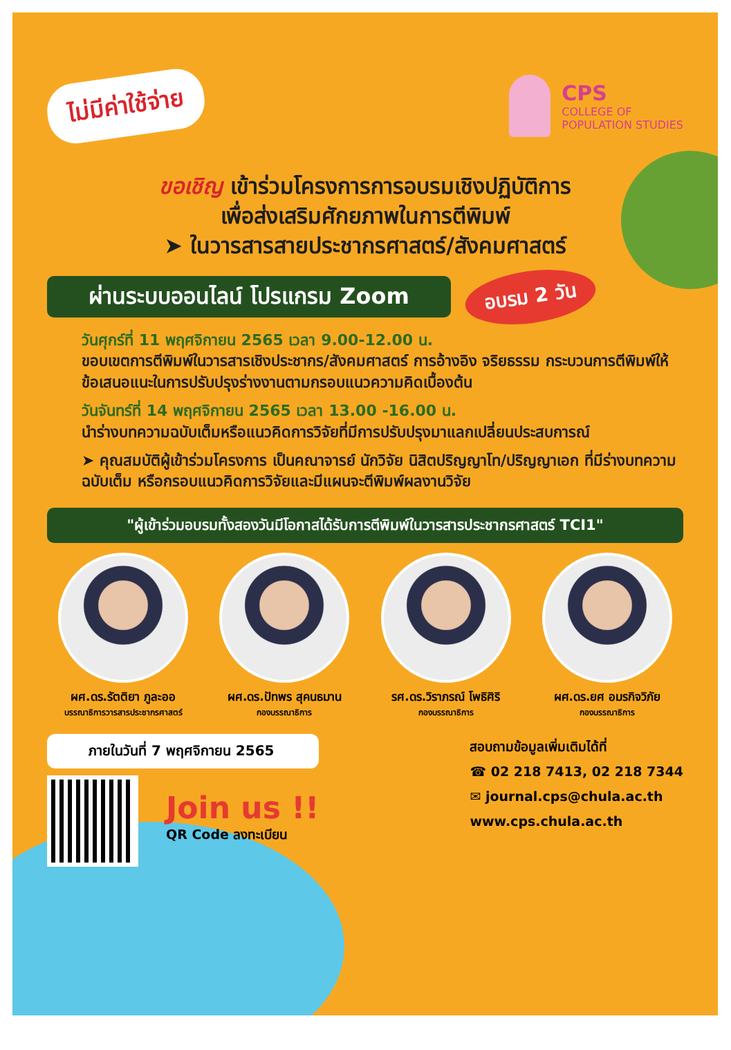ไม่มีค่าใช้จ่าย
CPS
COLLEGE OF
POPULATION STUDIES
ขอเชิญ เข้าร่วมโครงการการอบรมเชิงปฏิบัติการ
เพื่อส่งเสริมศักยภาพในการตีพิมพ์
➤ ในวารสารสายประชากรศาสตร์/สังคมศาสตร์
ผ่านระบบออนไลน์ โปรแกรม Zoom
อบรม 2 วัน
วันศุกร์ที่ 11 พฤศจิกายน 2565 เวลา 9.00-12.00 น.
ขอบเขตการตีพิมพ์ในวารสารเชิงประชากร/สังคมศาสตร์ การอ้างอิง จริยธรรม กระบวนการตีพิมพ์ให้ข้อเสนอแนะในการปรับปรุงร่างงานตามกรอบแนวความคิดเบื้องต้น
วันจันทร์ที่ 14 พฤศจิกายน 2565 เวลา 13.00 -16.00 น.
นำร่างบทความฉบับเต็มหรือแนวคิดการวิจัยที่มีการปรับปรุงมาแลกเปลี่ยนประสบการณ์
➤ คุณสมบัติผู้เข้าร่วมโครงการ เป็นคณาจารย์ นักวิจัย นิสิตปริญญาโท/ปริญญาเอก ที่มีร่างบทความฉบับเต็ม หรือกรอบแนวคิดการวิจัยและมีแผนจะตีพิมพ์ผลงานวิจัย
"ผู้เข้าร่วมอบรมทั้งสองวันมีโอกาสได้รับการตีพิมพ์ในวารสารประชากรศาสตร์ TCI1"
ผศ.ดร.รัตติยา ภูละออ
บรรณาธิการวารสารประชากรศาสตร์
ผศ.ดร.ปัทพร สุคนธมาน
กองบรรณาธิการ
รศ.ดร.วิราภรณ์ โพธิศิริ
กองบรรณาธิการ
ผศ.ดร.ยศ อมรกิจวิภัย
กองบรรณาธิการ
ภายในวันที่ 7 พฤศจิกายน 2565
Join us !!
QR Code ลงทะเบียน
สอบถามข้อมูลเพิ่มเติมได้ที่
☎ 02 218 7413, 02 218 7344
✉ journal.cps@chula.ac.th
www.cps.chula.ac.th